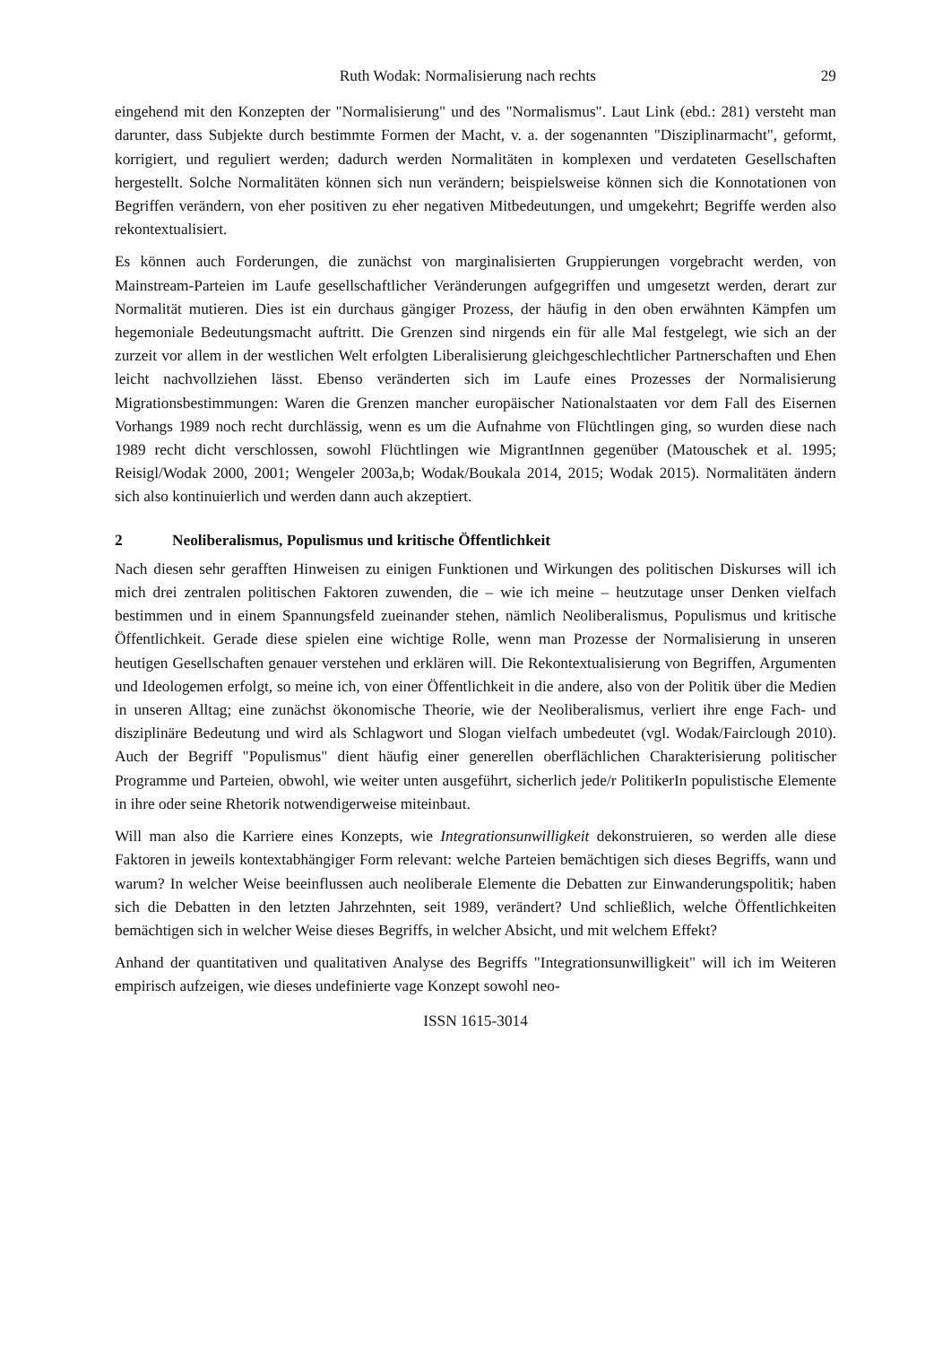Ruth Wodak: Normalisierung nach rechts 29
eingehend mit den Konzepten der "Normalisierung" und des "Normalismus". Laut Link (ebd.: 281) versteht man darunter, dass Subjekte durch bestimmte Formen der Macht, v. a. der sogenannten "Disziplinarmacht", geformt, korrigiert, und reguliert werden; dadurch werden Normalitäten in komplexen und verdateten Gesellschaften hergestellt. Solche Normalitäten können sich nun verändern; beispielsweise können sich die Konnotationen von Begriffen verändern, von eher positiven zu eher negativen Mitbedeutungen, und umgekehrt; Begriffe werden also rekontextualisiert.
Es können auch Forderungen, die zunächst von marginalisierten Gruppierungen vorgebracht werden, von Mainstream-Parteien im Laufe gesellschaftlicher Veränderungen aufgegriffen und umgesetzt werden, derart zur Normalität mutieren. Dies ist ein durchaus gängiger Prozess, der häufig in den oben erwähnten Kämpfen um hegemoniale Bedeutungsmacht auftritt. Die Grenzen sind nirgends ein für alle Mal festgelegt, wie sich an der zurzeit vor allem in der westlichen Welt erfolgten Liberalisierung gleichgeschlechtlicher Partnerschaften und Ehen leicht nachvollziehen lässt. Ebenso veränderten sich im Laufe eines Prozesses der Normalisierung Migrationsbestimmungen: Waren die Grenzen mancher europäischer Nationalstaaten vor dem Fall des Eisernen Vorhangs 1989 noch recht durchlässig, wenn es um die Aufnahme von Flüchtlingen ging, so wurden diese nach 1989 recht dicht verschlossen, sowohl Flüchtlingen wie MigrantInnen gegenüber (Matouschek et al. 1995; Reisigl/Wodak 2000, 2001; Wengeler 2003a,b; Wodak/Boukala 2014, 2015; Wodak 2015). Normalitäten ändern sich also kontinuierlich und werden dann auch akzeptiert.
2 Neoliberalismus, Populismus und kritische Öffentlichkeit
Nach diesen sehr gerafften Hinweisen zu einigen Funktionen und Wirkungen des politischen Diskurses will ich mich drei zentralen politischen Faktoren zuwenden, die – wie ich meine – heutzutage unser Denken vielfach bestimmen und in einem Spannungsfeld zueinander stehen, nämlich Neoliberalismus, Populismus und kritische Öffentlichkeit. Gerade diese spielen eine wichtige Rolle, wenn man Prozesse der Normalisierung in unseren heutigen Gesellschaften genauer verstehen und erklären will. Die Rekontextualisierung von Begriffen, Argumenten und Ideologemen erfolgt, so meine ich, von einer Öffentlichkeit in die andere, also von der Politik über die Medien in unseren Alltag; eine zunächst ökonomische Theorie, wie der Neoliberalismus, verliert ihre enge Fach- und disziplinäre Bedeutung und wird als Schlagwort und Slogan vielfach umbedeutet (vgl. Wodak/Fairclough 2010). Auch der Begriff "Populismus" dient häufig einer generellen oberflächlichen Charakterisierung politischer Programme und Parteien, obwohl, wie weiter unten ausgeführt, sicherlich jede/r PolitikerIn populistische Elemente in ihre oder seine Rhetorik notwendigerweise miteinbaut.
Will man also die Karriere eines Konzepts, wie Integrationsunwilligkeit dekonstruieren, so werden alle diese Faktoren in jeweils kontextabhängiger Form relevant: welche Parteien bemächtigen sich dieses Begriffs, wann und warum? In welcher Weise beeinflussen auch neoliberale Elemente die Debatten zur Einwanderungspolitik; haben sich die Debatten in den letzten Jahrzehnten, seit 1989, verändert? Und schließlich, welche Öffentlichkeiten bemächtigen sich in welcher Weise dieses Begriffs, in welcher Absicht, und mit welchem Effekt?
Anhand der quantitativen und qualitativen Analyse des Begriffs "Integrationsunwilligkeit" will ich im Weiteren empirisch aufzeigen, wie dieses undefinierte vage Konzept sowohl neo-
ISSN 1615-3014